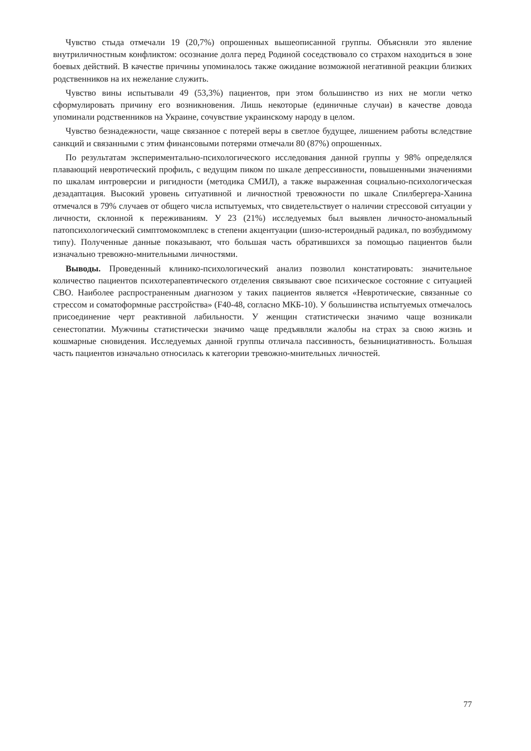Чувство стыда отмечали 19 (20,7%) опрошенных вышеописанной группы. Объясняли это явление внутриличностным конфликтом: осознание долга перед Родиной соседствовало со страхом находиться в зоне боевых действий. В качестве причины упоминалось также ожидание возможной негативной реакции близких родственников на их нежелание служить.
Чувство вины испытывали 49 (53,3%) пациентов, при этом большинство из них не могли четко сформулировать причину его возникновения. Лишь некоторые (единичные случаи) в качестве довода упоминали родственников на Украине, сочувствие украинскому народу в целом.
Чувство безнадежности, чаще связанное с потерей веры в светлое будущее, лишением работы вследствие санкций и связанными с этим финансовыми потерями отмечали 80 (87%) опрошенных.
По результатам экспериментально-психологического исследования данной группы у 98% определялся плавающий невротический профиль, с ведущим пиком по шкале депрессивности, повышенными значениями по шкалам интроверсии и ригидности (методика СМИЛ), а также выраженная социально-психологическая дезадаптация. Высокий уровень ситуативной и личностной тревожности по шкале Спилбергера-Ханина отмечался в 79% случаев от общего числа испытуемых, что свидетельствует о наличии стрессовой ситуации у личности, склонной к переживаниям. У 23 (21%) исследуемых был выявлен личносто-аномальный патопсихологический симптомокомплекс в степени акцентуации (шизо-истероидный радикал, по возбудимому типу). Полученные данные показывают, что большая часть обратившихся за помощью пациентов были изначально тревожно-мнительными личностями.
Выводы. Проведенный клинико-психологический анализ позволил констатировать: значительное количество пациентов психотерапевтического отделения связывают свое психическое состояние с ситуацией СВО. Наиболее распространенным диагнозом у таких пациентов является «Невротические, связанные со стрессом и соматоформные расстройства» (F40-48, согласно МКБ-10). У большинства испытуемых отмечалось присоединение черт реактивной лабильности. У женщин статистически значимо чаще возникали сенестопатии. Мужчины статистически значимо чаще предъявляли жалобы на страх за свою жизнь и кошмарные сновидения. Исследуемых данной группы отличала пассивность, безынициативность. Большая часть пациентов изначально относилась к категории тревожно-мнительных личностей.
77